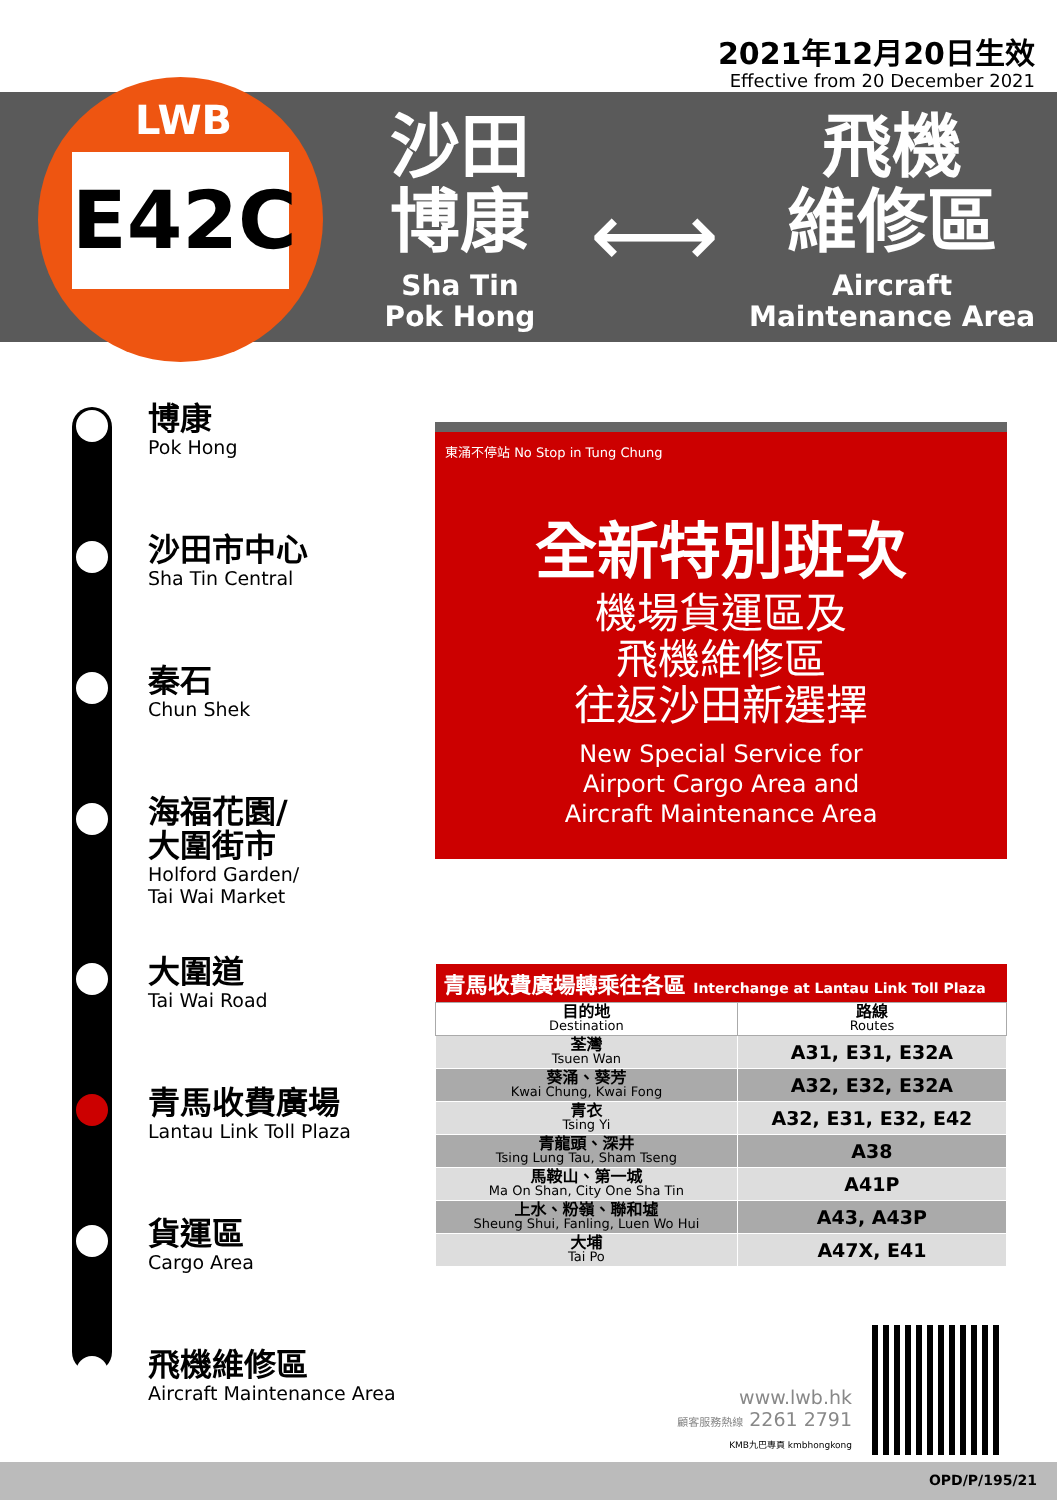2021年12月20日生效
Effective from 20 December 2021
LWB
E42C
沙田
博康
Sha Tin
Pok Hong
⟷
飛機
維修區
Aircraft
Maintenance Area
博康
Pok Hong
沙田市中心
Sha Tin Central
秦石
Chun Shek
海福花園/
大圍街市
Holford Garden/
Tai Wai Market
大圍道
Tai Wai Road
青馬收費廣場
Lantau Link Toll Plaza
貨運區
Cargo Area
飛機維修區
Aircraft Maintenance Area
東涌不停站 No Stop in Tung Chung
全新特別班次
機場貨運區及
飛機維修區
往返沙田新選擇
New Special Service for
Airport Cargo Area and
Aircraft Maintenance Area
| 青馬收費廣場轉乘往各區 Interchange at Lantau Link Toll Plaza | |
| --- | --- |
| 目的地 Destination | 路線 Routes |
| 荃灣 Tsuen Wan | A31, E31, E32A |
| 葵涌、葵芳 Kwai Chung, Kwai Fong | A32, E32, E32A |
| 青衣 Tsing Yi | A32, E31, E32, E42 |
| 青龍頭、深井 Tsing Lung Tau, Sham Tseng | A38 |
| 馬鞍山、第一城 Ma On Shan, City One Sha Tin | A41P |
| 上水、粉嶺、聯和墟 Sheung Shui, Fanling, Luen Wo Hui | A43, A43P |
| 大埔 Tai Po | A47X, E41 |
www.lwb.hk
顧客服務熱線 2261 2791
KMB九巴專頁 kmbhongkong
OPD/P/195/21